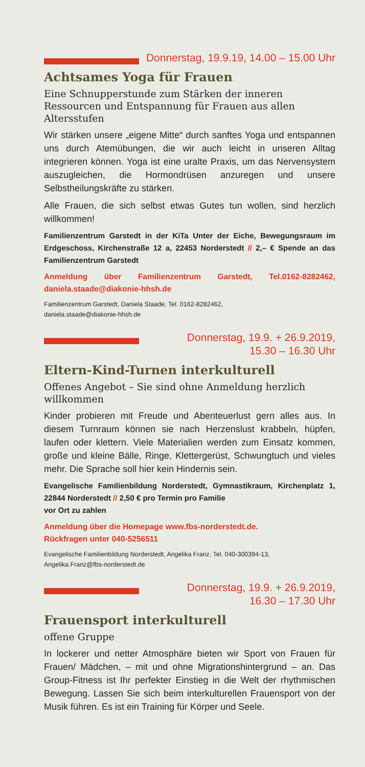Donnerstag, 19.9.19, 14.00 – 15.00 Uhr
Achtsames Yoga für Frauen
Eine Schnupperstunde zum Stärken der inneren Ressourcen und Entspannung für Frauen aus allen Altersstufen
Wir stärken unsere „eigene Mitte“ durch sanftes Yoga und entspannen uns durch Atemübungen, die wir auch leicht in unseren Alltag integrieren können. Yoga ist eine uralte Praxis, um das Nervensystem auszugleichen, die Hormondrüsen anzuregen und unsere Selbstheilungskräfte zu stärken.
Alle Frauen, die sich selbst etwas Gutes tun wollen, sind herzlich willkommen!
Familienzentrum Garstedt in der KiTa Unter der Eiche, Bewegungsraum im Erdgeschoss, Kirchenstraße 12 a, 22453 Norderstedt // 2,– € Spende an das Familienzentrum Garstedt
Anmeldung über Familienzentrum Garstedt, Tel.0162-8282462, daniela.staade@diakonie-hhsh.de
Familienzentrum Garstedt, Daniela Staade, Tel. 0162-8282462,
daniela.staade@diakonie-hhsh.de
Donnerstag, 19.9. + 26.9.2019,
15.30 – 16.30 Uhr
Eltern-Kind-Turnen interkulturell
Offenes Angebot – Sie sind ohne Anmeldung herzlich willkommen
Kinder probieren mit Freude und Abenteuerlust gern alles aus. In diesem Turnraum können sie nach Herzenslust krabbeln, hüpfen, laufen oder klettern. Viele Materialien werden zum Einsatz kommen, große und kleine Bälle, Ringe, Klettergerüst, Schwungtuch und vieles mehr. Die Sprache soll hier kein Hindernis sein.
Evangelische Familienbildung Norderstedt, Gymnastikraum, Kirchenplatz 1, 22844 Norderstedt // 2,50 € pro Termin pro Familie
vor Ort zu zahlen
Anmeldung über die Homepage www.fbs-norderstedt.de.
Rückfragen unter 040-5256511
Evangelische Familienbildung Norderstedt, Angelika Franz, Tel. 040-300394-13,
Angelika.Franz@fbs-norderstedt.de
Donnerstag, 19.9. + 26.9.2019,
16.30 – 17.30 Uhr
Frauensport interkulturell
offene Gruppe
In lockerer und netter Atmosphäre bieten wir Sport von Frauen für Frauen/ Mädchen, – mit und ohne Migrationshintergrund – an. Das Group-Fitness ist Ihr perfekter Einstieg in die Welt der rhythmischen Bewegung. Lassen Sie sich beim interkulturellen Frauensport von der Musik führen. Es ist ein Training für Körper und Seele.